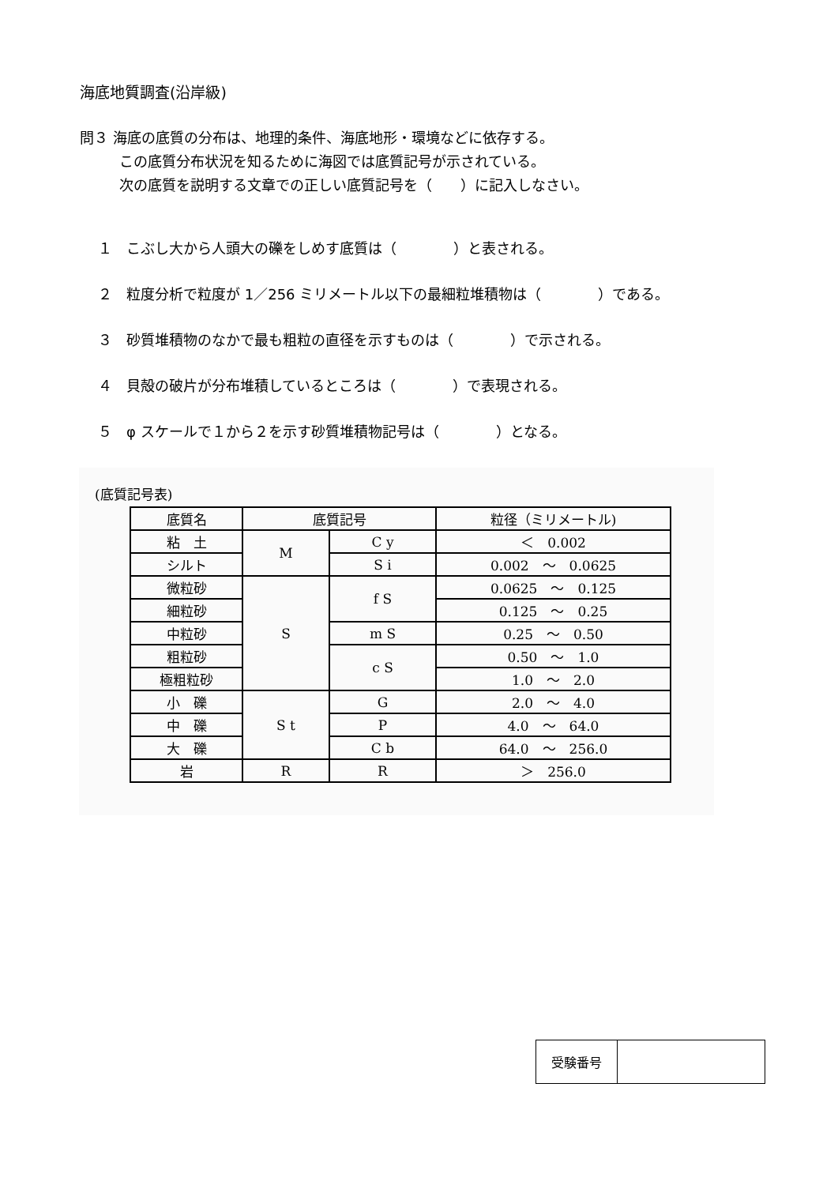海底地質調査(沿岸級)
問３ 海底の底質の分布は、地理的条件、海底地形・環境などに依存する。
この底質分布状況を知るために海図では底質記号が示されている。
次の底質を説明する文章での正しい底質記号を（　　）に記入しなさい。
１　こぶし大から人頭大の礫をしめす底質は（　　　　）と表される。
２　粒度分析で粒度が 1／256 ミリメートル以下の最細粒堆積物は（　　　　）である。
３　砂質堆積物のなかで最も粗粒の直径を示すものは（　　　　）で示される。
４　貝殻の破片が分布堆積しているところは（　　　　）で表現される。
５　φ スケールで１から２を示す砂質堆積物記号は（　　　　）となる。
(底質記号表)
| 底質名 | 底質記号 | | 粒径（ミリメートル) |
| --- | --- | --- | --- |
| 粘 土 | M | C y | ＜ 0.002 |
| シルト | | S i | 0.002 ～ 0.0625 |
| 微粒砂 | S | f S | 0.0625 ～ 0.125 |
| 細粒砂 | | | 0.125 ～ 0.25 |
| 中粒砂 | | m S | 0.25 ～ 0.50 |
| 粗粒砂 | | c S | 0.50 ～ 1.0 |
| 極粗粒砂 | | | 1.0 ～ 2.0 |
| 小 礫 | S t | G | 2.0 ～ 4.0 |
| 中 礫 | | P | 4.0 ～ 64.0 |
| 大 礫 | | C b | 64.0 ～ 256.0 |
| 岩 | R | R | ＞ 256.0 |
| 受験番号 | |